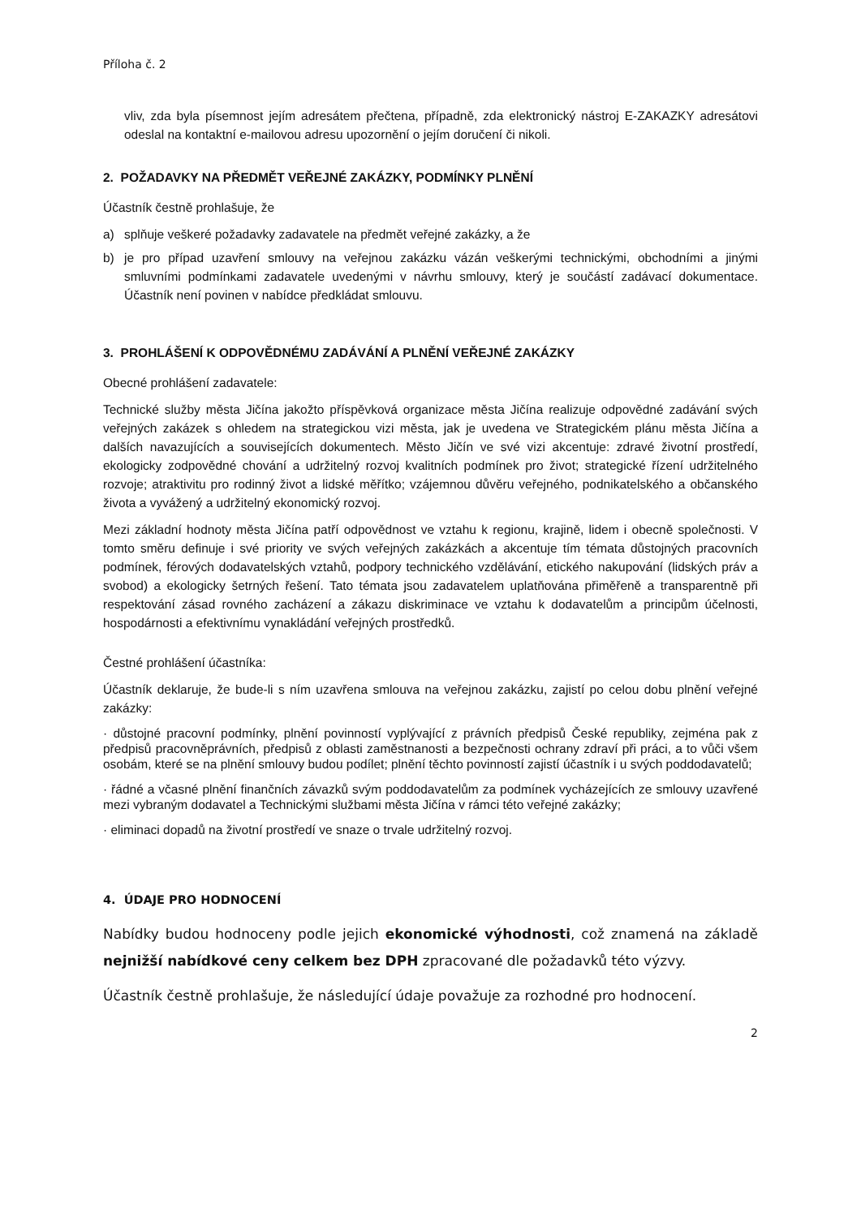Příloha č. 2
vliv, zda byla písemnost jejím adresátem přečtena, případně, zda elektronický nástroj E-ZAKAZKY adresátovi odeslal na kontaktní e-mailovou adresu upozornění o jejím doručení či nikoli.
2. POŽADAVKY NA PŘEDMĚT VEŘEJNÉ ZAKÁZKY, PODMÍNKY PLNĚNÍ
Účastník čestně prohlašuje, že
a) splňuje veškeré požadavky zadavatele na předmět veřejné zakázky, a že
b) je pro případ uzavření smlouvy na veřejnou zakázku vázán veškerými technickými, obchodními a jinými smluvními podmínkami zadavatele uvedenými v návrhu smlouvy, který je součástí zadávací dokumentace. Účastník není povinen v nabídce předkládat smlouvu.
3. PROHLÁŠENÍ K ODPOVĚDNÉMU ZADÁVÁNÍ A PLNĚNÍ VEŘEJNÉ ZAKÁZKY
Obecné prohlášení zadavatele:
Technické služby města Jičína jakožto příspěvková organizace města Jičína realizuje odpovědné zadávání svých veřejných zakázek s ohledem na strategickou vizi města, jak je uvedena ve Strategickém plánu města Jičína a dalších navazujících a souvisejících dokumentech. Město Jičín ve své vizi akcentuje: zdravé životní prostředí, ekologicky zodpovědné chování a udržitelný rozvoj kvalitních podmínek pro život; strategické řízení udržitelného rozvoje; atraktivitu pro rodinný život a lidské měřítko; vzájemnou důvěru veřejného, podnikatelského a občanského života a vyvážený a udržitelný ekonomický rozvoj.
Mezi základní hodnoty města Jičína patří odpovědnost ve vztahu k regionu, krajině, lidem i obecně společnosti. V tomto směru definuje i své priority ve svých veřejných zakázkách a akcentuje tím témata důstojných pracovních podmínek, férových dodavatelských vztahů, podpory technického vzdělávání, etického nakupování (lidských práv a svobod) a ekologicky šetrných řešení. Tato témata jsou zadavatelem uplatňována přiměřeně a transparentně při respektování zásad rovného zacházení a zákazu diskriminace ve vztahu k dodavatelům a principům účelnosti, hospodárnosti a efektivnímu vynakládání veřejných prostředků.
Čestné prohlášení účastníka:
Účastník deklaruje, že bude-li s ním uzavřena smlouva na veřejnou zakázku, zajistí po celou dobu plnění veřejné zakázky:
· důstojné pracovní podmínky, plnění povinností vyplývající z právních předpisů České republiky, zejména pak z předpisů pracovněprávních, předpisů z oblasti zaměstnanosti a bezpečnosti ochrany zdraví při práci, a to vůči všem osobám, které se na plnění smlouvy budou podílet; plnění těchto povinností zajistí účastník i u svých poddodavatelů;
· řádné a včasné plnění finančních závazků svým poddodavatelům za podmínek vycházejících ze smlouvy uzavřené mezi vybraným dodavatel a Technickými službami města Jičína v rámci této veřejné zakázky;
· eliminaci dopadů na životní prostředí ve snaze o trvale udržitelný rozvoj.
4. ÚDAJE PRO HODNOCENÍ
Nabídky budou hodnoceny podle jejich ekonomické výhodnosti, což znamená na základě nejnižší nabídkové ceny celkem bez DPH zpracované dle požadavků této výzvy.
Účastník čestně prohlašuje, že následující údaje považuje za rozhodné pro hodnocení.
2